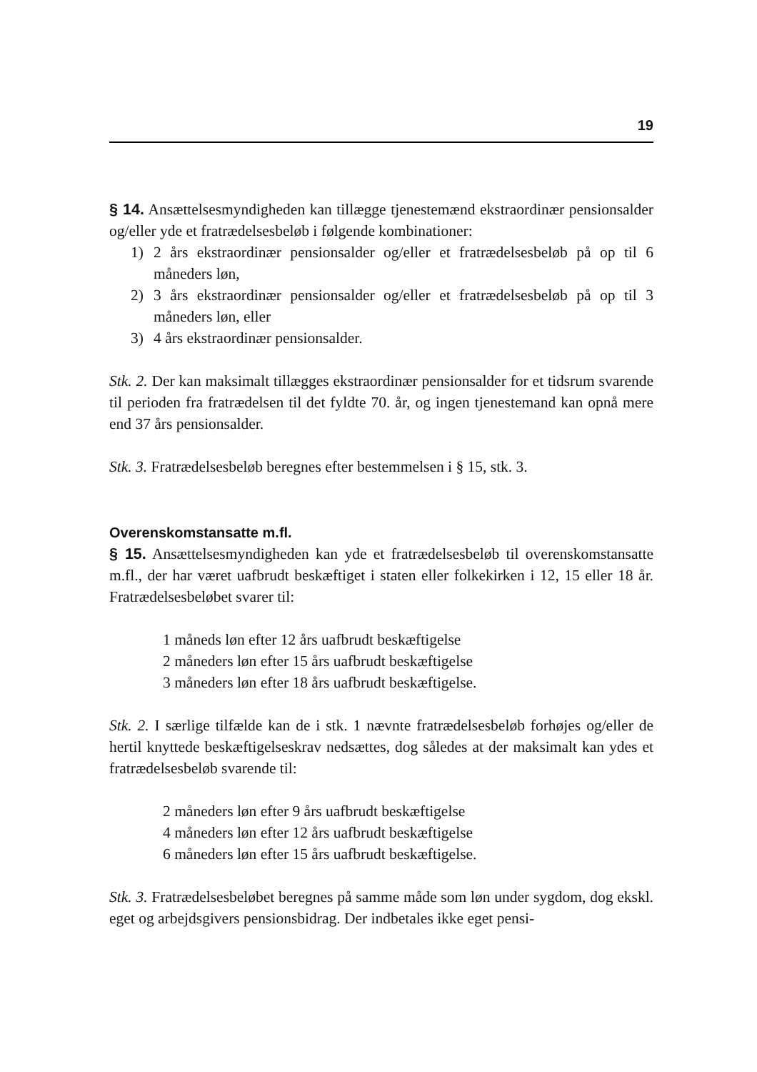19
§ 14. Ansættelsesmyndigheden kan tillægge tjenestemænd ekstraordinær pensionsalder og/eller yde et fratrædelsesbeløb i følgende kombinationer:
1) 2 års ekstraordinær pensionsalder og/eller et fratrædelsesbeløb på op til 6 måneders løn,
2) 3 års ekstraordinær pensionsalder og/eller et fratrædelsesbeløb på op til 3 måneders løn, eller
3) 4 års ekstraordinær pensionsalder.
Stk. 2. Der kan maksimalt tillægges ekstraordinær pensionsalder for et tidsrum svarende til perioden fra fratrædelsen til det fyldte 70. år, og ingen tjenestemand kan opnå mere end 37 års pensionsalder.
Stk. 3. Fratrædelsesbeløb beregnes efter bestemmelsen i § 15, stk. 3.
Overenskomstansatte m.fl.
§ 15. Ansættelsesmyndigheden kan yde et fratrædelsesbeløb til overenskomstansatte m.fl., der har været uafbrudt beskæftiget i staten eller folkekirken i 12, 15 eller 18 år. Fratrædelsesbeløbet svarer til:
1 måneds løn efter 12 års uafbrudt beskæftigelse
2 måneders løn efter 15 års uafbrudt beskæftigelse
3 måneders løn efter 18 års uafbrudt beskæftigelse.
Stk. 2. I særlige tilfælde kan de i stk. 1 nævnte fratrædelsesbeløb forhøjes og/eller de hertil knyttede beskæftigelseskrav nedsættes, dog således at der maksimalt kan ydes et fratrædelsesbeløb svarende til:
2 måneders løn efter 9 års uafbrudt beskæftigelse
4 måneders løn efter 12 års uafbrudt beskæftigelse
6 måneders løn efter 15 års uafbrudt beskæftigelse.
Stk. 3. Fratrædelsesbeløbet beregnes på samme måde som løn under sygdom, dog ekskl. eget og arbejdsgivers pensionsbidrag. Der indbetales ikke eget pensi-